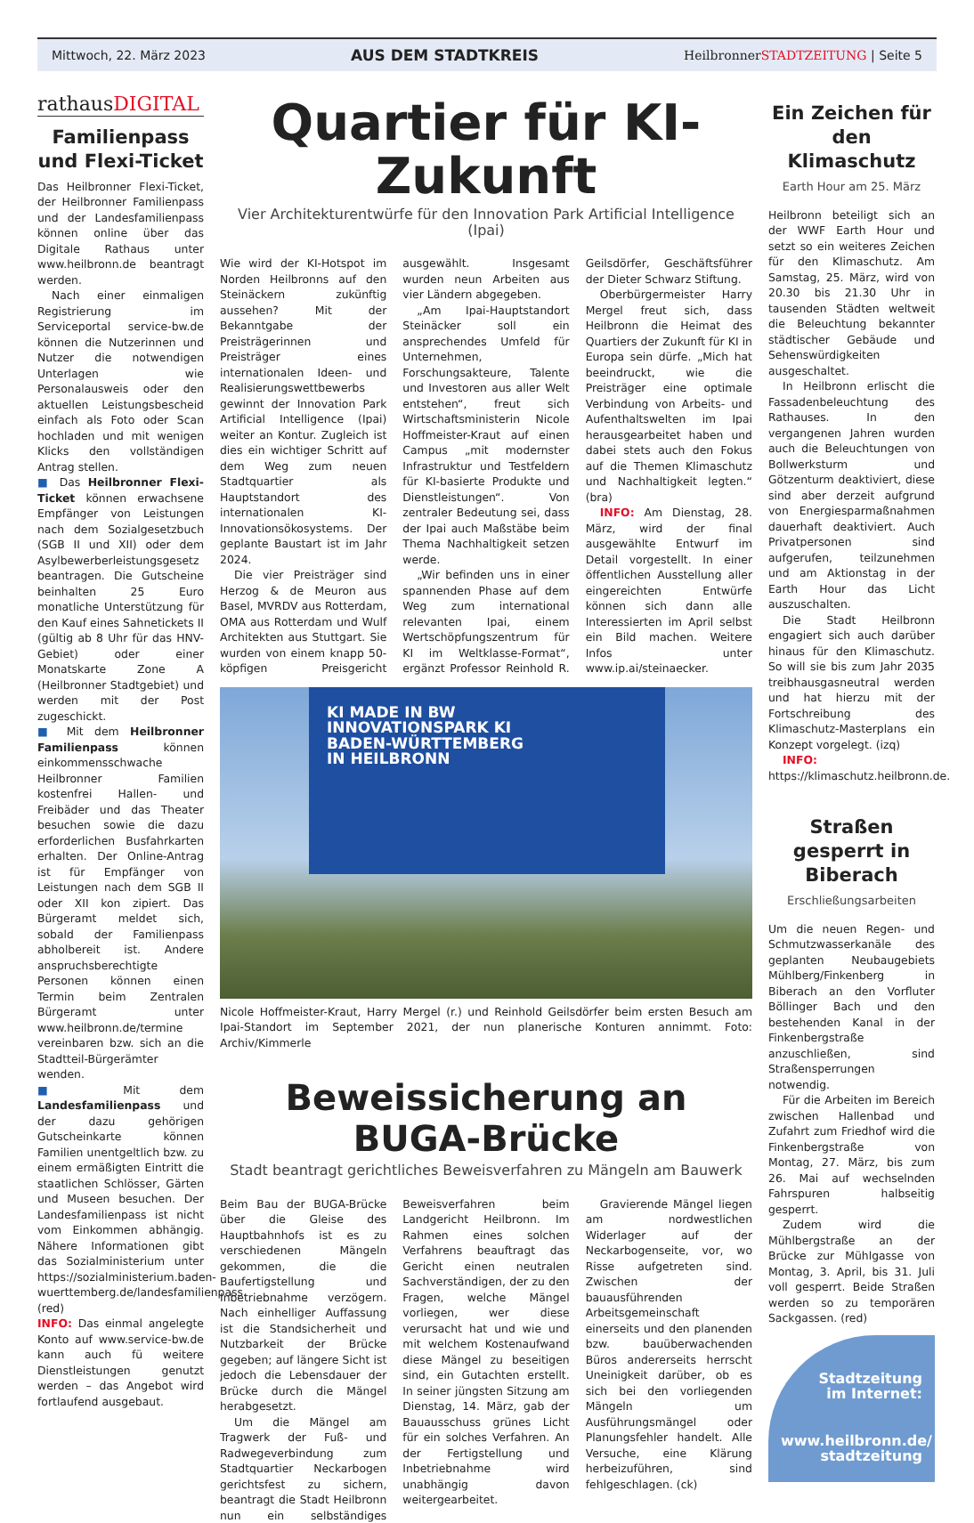Mittwoch, 22. März 2023 AUS DEM STADTKREIS HeilbronnerSTADTZEITUNG | Seite 5
rathausDIGITAL
Familienpass und Flexi-Ticket
Das Heilbronner Flexi-Ticket, der Heilbronner Familienpass und der Landesfamilienpass können online über das Digitale Rathaus unter www.heilbronn.de beantragt werden.
Nach einer einmaligen Registrierung im Serviceportal service-bw.de können die Nutzerinnen und Nutzer die notwendigen Unterlagen wie Personalausweis oder den aktuellen Leistungsbescheid einfach als Foto oder Scan hochladen und mit wenigen Klicks den vollständigen Antrag stellen.
■ Das Heilbronner Flexi-Ticket können erwachsene Empfänger von Leistungen nach dem Sozialgesetzbuch (SGB II und XII) oder dem Asylbewerberleistungsgesetz beantragen. Die Gutscheine beinhalten 25 Euro monatliche Unterstützung für den Kauf eines Sahnetickets II (gültig ab 8 Uhr für das HNV-Gebiet) oder einer Monatskarte Zone A (Heilbronner Stadtgebiet) und werden mit der Post zugeschickt.
■ Mit dem Heilbronner Familienpass können einkommensschwache Heilbronner Familien kostenfrei Hallen- und Freibäder und das Theater besuchen sowie die dazu erforderlichen Busfahrkarten erhalten. Der Online-Antrag ist für Empfänger von Leistungen nach dem SGB II oder XII kon zipiert. Das Bürgeramt meldet sich, sobald der Familienpass abholbereit ist. Andere anspruchsberechtigte Personen können einen Termin beim Zentralen Bürgeramt unter www.heilbronn.de/termine vereinbaren bzw. sich an die Stadtteil-Bürgerämter wenden.
■ Mit dem Landesfamilienpass und der dazu gehörigen Gutscheinkarte können Familien unentgeltlich bzw. zu einem ermäßigten Eintritt die staatlichen Schlösser, Gärten und Museen besuchen. Der Landesfamilienpass ist nicht vom Einkommen abhängig. Nähere Informationen gibt das Sozialministerium unter https://sozialministerium.baden-wuerttemberg.de/landesfamilienpass. (red)
INFO: Das einmal angelegte Konto auf www.service-bw.de kann auch fü weitere Dienstleistungen genutzt werden – das Angebot wird fortlaufend ausgebaut.
Quartier für KI-Zukunft
Vier Architekturentwürfe für den Innovation Park Artificial Intelligence (Ipai)
Wie wird der KI-Hotspot im Norden Heilbronns auf den Steinäckern zukünftig aussehen? Mit der Bekanntgabe der Preisträgerinnen und Preisträger eines internationalen Ideen- und Realisierungswettbewerbs gewinnt der Innovation Park Artificial Intelligence (Ipai) weiter an Kontur. Zugleich ist dies ein wichtiger Schritt auf dem Weg zum neuen Stadtquartier als Hauptstandort des internationalen KI-Innovationsökosystems. Der geplante Baustart ist im Jahr 2024.
Die vier Preisträger sind Herzog & de Meuron aus Basel, MVRDV aus Rotterdam, OMA aus Rotterdam und Wulf Architekten aus Stuttgart. Sie wurden von einem knapp 50-köpfigen Preisgericht ausgewählt. Insgesamt wurden neun Arbeiten aus vier Ländern abgegeben.
„Am Ipai-Hauptstandort Steinäcker soll ein ansprechendes Umfeld für Unternehmen, Forschungsakteure, Talente und Investoren aus aller Welt entstehen“, freut sich Wirtschaftsministerin Nicole Hoffmeister-Kraut auf einen Campus „mit modernster Infrastruktur und Testfeldern für KI-basierte Produkte und Dienstleistungen“. Von zentraler Bedeutung sei, dass der Ipai auch Maßstäbe beim Thema Nachhaltigkeit setzen werde.
„Wir befinden uns in einer spannenden Phase auf dem Weg zum international relevanten Ipai, einem Wertschöpfungszentrum für KI im Weltklasse-Format“, ergänzt Professor Reinhold R. Geilsdörfer, Geschäftsführer der Dieter Schwarz Stiftung.
Oberbürgermeister Harry Mergel freut sich, dass Heilbronn die Heimat des Quartiers der Zukunft für KI in Europa sein dürfe. „Mich hat beeindruckt, wie die Preisträger eine optimale Verbindung von Arbeits- und Aufenthaltswelten im Ipai herausgearbeitet haben und dabei stets auch den Fokus auf die Themen Klimaschutz und Nachhaltigkeit legten.“ (bra)
INFO: Am Dienstag, 28. März, wird der final ausgewählte Entwurf im Detail vorgestellt. In einer öffentlichen Ausstellung aller eingereichten Entwürfe können sich dann alle Interessierten im April selbst ein Bild machen. Weitere Infos unter www.ip.ai/steinaecker.
KI MADE IN BW
INNOVATIONSPARK KI
BADEN-WÜRTTEMBERG
IN HEILBRONN
Nicole Hoffmeister-Kraut, Harry Mergel (r.) und Reinhold Geilsdörfer beim ersten Besuch am Ipai-Standort im September 2021, der nun planerische Konturen annimmt. Foto: Archiv/Kimmerle
Beweissicherung an BUGA-Brücke
Stadt beantragt gerichtliches Beweisverfahren zu Mängeln am Bauwerk
Beim Bau der BUGA-Brücke über die Gleise des Hauptbahnhofs ist es zu verschiedenen Mängeln gekommen, die die Baufertigstellung und Inbetriebnahme verzögern. Nach einhelliger Auffassung ist die Standsicherheit und Nutzbarkeit der Brücke gegeben; auf längere Sicht ist jedoch die Lebensdauer der Brücke durch die Mängel herabgesetzt.
Um die Mängel am Tragwerk der Fuß- und Radwegeverbindung zum Stadtquartier Neckarbogen gerichtsfest zu sichern, beantragt die Stadt Heilbronn nun ein selbständiges Beweisverfahren beim Landgericht Heilbronn. Im Rahmen eines solchen Verfahrens beauftragt das Gericht einen neutralen Sachverständigen, der zu den Fragen, welche Mängel vorliegen, wer diese verursacht hat und wie und mit welchem Kostenaufwand diese Mängel zu beseitigen sind, ein Gutachten erstellt. In seiner jüngsten Sitzung am Dienstag, 14. März, gab der Bauausschuss grünes Licht für ein solches Verfahren. An der Fertigstellung und Inbetriebnahme wird unabhängig davon weitergearbeitet.
Gravierende Mängel liegen am nordwestlichen Widerlager auf der Neckarbogenseite, vor, wo Risse aufgetreten sind. Zwischen der bauausführenden Arbeitsgemeinschaft einerseits und den planenden bzw. bauüberwachenden Büros andererseits herrscht Uneinigkeit darüber, ob es sich bei den vorliegenden Mängeln um Ausführungsmängel oder Planungsfehler handelt. Alle Versuche, eine Klärung herbeizuführen, sind fehlgeschlagen. (ck)
Ein Zeichen für den Klimaschutz
Earth Hour am 25. März
Heilbronn beteiligt sich an der WWF Earth Hour und setzt so ein weiteres Zeichen für den Klimaschutz. Am Samstag, 25. März, wird von 20.30 bis 21.30 Uhr in tausenden Städten weltweit die Beleuchtung bekannter städtischer Gebäude und Sehenswürdigkeiten ausgeschaltet.
In Heilbronn erlischt die Fassadenbeleuchtung des Rathauses. In den vergangenen Jahren wurden auch die Beleuchtungen von Bollwerksturm und Götzenturm deaktiviert, diese sind aber derzeit aufgrund von Energiesparmaßnahmen dauerhaft deaktiviert. Auch Privatpersonen sind aufgerufen, teilzunehmen und am Aktionstag in der Earth Hour das Licht auszuschalten.
Die Stadt Heilbronn engagiert sich auch darüber hinaus für den Klimaschutz. So will sie bis zum Jahr 2035 treibhausgasneutral werden und hat hierzu mit der Fortschreibung des Klimaschutz-Masterplans ein Konzept vorgelegt. (izq)
INFO: https://klimaschutz.heilbronn.de.
Straßen gesperrt in Biberach
Erschließungsarbeiten
Um die neuen Regen- und Schmutzwasserkanäle des geplanten Neubaugebiets Mühlberg/Finkenberg in Biberach an den Vorfluter Böllinger Bach und den bestehenden Kanal in der Finkenbergstraße anzuschließen, sind Straßensperrungen notwendig.
Für die Arbeiten im Bereich zwischen Hallenbad und Zufahrt zum Friedhof wird die Finkenbergstraße von Montag, 27. März, bis zum 26. Mai auf wechselnden Fahrspuren halbseitig gesperrt.
Zudem wird die Mühlbergstraße an der Brücke zur Mühlgasse von Montag, 3. April, bis 31. Juli voll gesperrt. Beide Straßen werden so zu temporären Sackgassen. (red)
Stadtzeitung
im Internet:
www.heilbronn.de/
stadtzeitung